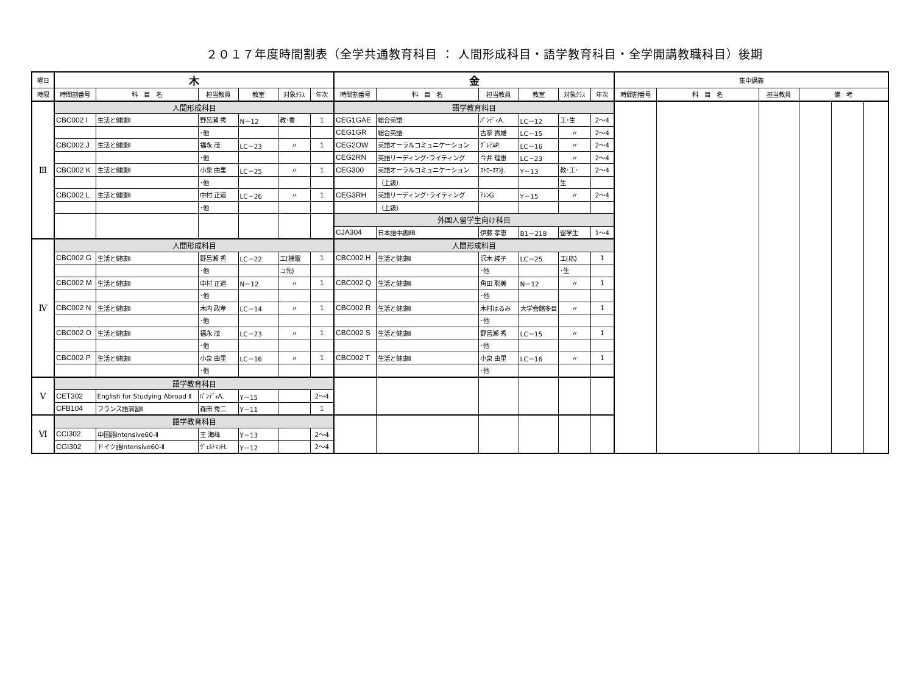２０１７年度時間割表（全学共通教育科目 ： 人間形成科目・語学教育科目・全学開講教職科目）後期
| 曜日 | 木 | | | | | | 金 | | | | | | 集中講義 | | | | | |
| --- | --- | --- | --- | --- | --- | --- | --- | --- | --- | --- | --- | --- | --- | --- | --- | --- | --- | --- |
| 時限 | 時間割番号 | 科 目 名 | 担当教員 | 教室 | 対象ｸﾗｽ | 年次 | 時間割番号 | 科 目 名 | 担当教員 | 教室 | 対象ｸﾗｽ | 年次 | 時間割番号 | 科 目 名 | 担当教員 | 備 考 | | |
| Ⅲ | 人間形成科目 | | | | | | 語学教育科目 | | | | | | | | | | | |
| | CBC002 I | 生活と健康Ⅱ | 野呂瀬 秀 | N－12 | 教･看 | 1 | CEG1GAE | 総合英語 | ﾊﾟﾝﾃﾞｨA. | LC－12 | 工･生 | 2～4 | | | | | | |
| | | | ･他 | | | | CEG1GR | 総合英語 | 古家 貴雄 | LC－15 | 〃 | 2～4 | | | | | | |
| | CBC002 J | 生活と健康Ⅱ | 福永 茂 | LC－23 | 〃 | 1 | CEG2OW | 英語オーラルコミュニケーション | ｸﾞﾚｱﾑP. | LC－16 | 〃 | 2～4 | | | | | | |
| | | | ･他 | | | | CEG2RN | 英語リーディング･ライティング | 今井 理惠 | LC－23 | 〃 | 2～4 | | | | | | |
| | CBC002 K | 生活と健康Ⅱ | 小泉 由里 | LC－25 | 〃 | 1 | CEG300 | 英語オーラルコミュニケーション | ｽﾄﾛｰｽﾏﾝJ. | Y－13 | 教･工･ | 2～4 | | | | | | |
| | | | ･他 | | | | | （上級） | | | 生 | | | | | | | |
| | CBC002 L | 生活と健康Ⅱ | 中村 正道 | LC－26 | 〃 | 1 | CEG3RH | 英語リーディング･ライティング | ｱﾚﾝG | Y－15 | 〃 | 2～4 | | | | | | |
| | | | ･他 | | | | | （上級） | | | | | | | | | | |
| | | | | | | | 外国人留学生向け科目 | | | | | | | | | | | |
| | | | | | | | CJA304 | 日本語中級ⅡB | 伊藤 孝恵 | B1－218 | 留学生 | 1～4 | | | | | | |
| Ⅳ | 人間形成科目 | | | | | | 人間形成科目 | | | | | | | | | | | |
| | CBC002 G | 生活と健康Ⅱ | 野呂瀬 秀 | LC－22 | 工(機電 | 1 | CBC002 H | 生活と健康Ⅱ | 沢木 綾子 | LC－25 | 工(応) | 1 | | | | | | |
| | | | ･他 | | コ先) | | | | ･他 | | ･生 | | | | | | | |
| | CBC002 M | 生活と健康Ⅱ | 中村 正道 | N－12 | 〃 | 1 | CBC002 Q | 生活と健康Ⅱ | 角田 聡美 | N－12 | 〃 | 1 | | | | | | |
| | | | ･他 | | | | | | ･他 | | | | | | | | | |
| | CBC002 N | 生活と健康Ⅱ | 木内 政孝 | LC－14 | 〃 | 1 | CBC002 R | 生活と健康Ⅱ | 木村はるみ | 大学会館多目 | 〃 | 1 | | | | | | |
| | | | ･他 | | | | | | ･他 | | | | | | | | | |
| | CBC002 O | 生活と健康Ⅱ | 福永 茂 | LC－23 | 〃 | 1 | CBC002 S | 生活と健康Ⅱ | 野呂瀬 秀 | LC－15 | 〃 | 1 | | | | | | |
| | | | ･他 | | | | | | ･他 | | | | | | | | | |
| | CBC002 P | 生活と健康Ⅱ | 小泉 由里 | LC－16 | 〃 | 1 | CBC002 T | 生活と健康Ⅱ | 小泉 由里 | LC－16 | 〃 | 1 | | | | | | |
| | | | ･他 | | | | | | ･他 | | | | | | | | | |
| Ⅴ | 語学教育科目 | | | | | | | | | | | | | | | | | |
| | CET302 | English for Studying Abroad Ⅱ | ﾊﾟﾝﾃﾞｨA. | Y－15 | | 2～4 | | | | | | | | | | | | |
| | CFB104 | フランス語演習Ⅱ | 森田 秀二 | Y－11 | | 1 | | | | | | | | | | | | |
| Ⅵ | 語学教育科目 | | | | | | | | | | | | | | | | | |
| | CCI302 | 中国語Intensive60-Ⅱ | 王 海峰 | Y－13 | | 2～4 | | | | | | | | | | | | |
| | CGI302 | ドイツ語Intensive60-Ⅱ | ｳﾞｪﾙﾄﾏﾝH. | Y－12 | | 2～4 | | | | | | | | | | | | |